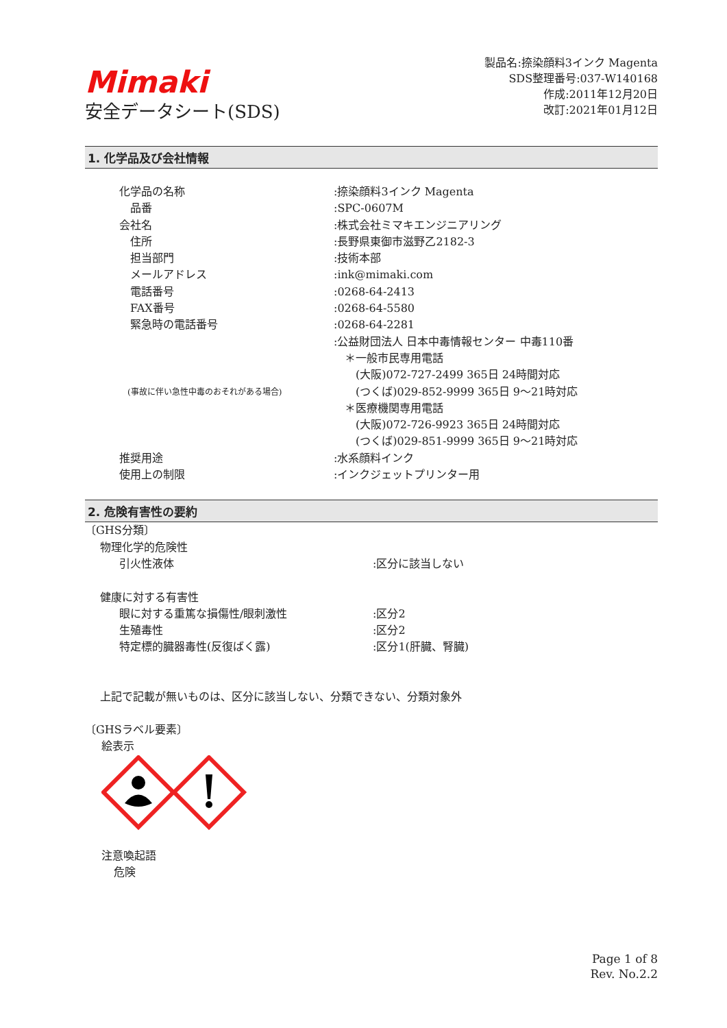Mimaki
安全データシート(SDS)
製品名:捺染顔料3インク Magenta
SDS整理番号:037-W140168
作成:2011年12月20日
改訂:2021年01月12日
1. 化学品及び会社情報
化学品の名称 :捺染顔料3インク Magenta
　品番 :SPC-0607M
会社名 :株式会社ミマキエンジニアリング
　住所 :長野県東御市滋野乙2182-3
　担当部門 :技術本部
　メールアドレス :ink@mimaki.com
　電話番号 :0268-64-2413
　FAX番号 :0268-64-5580
　緊急時の電話番号 :0268-64-2281
　(事故に伴い急性中毒のおそれがある場合)
:公益財団法人 日本中毒情報センター 中毒110番
　＊一般市民専用電話
　　(大阪)072-727-2499 365日 24時間対応
　　(つくば)029-852-9999 365日 9～21時対応
　＊医療機関専用電話
　　(大阪)072-726-9923 365日 24時間対応
　　(つくば)029-851-9999 365日 9～21時対応
推奨用途 :水系顔料インク
使用上の制限 :インクジェットプリンター用
2. 危険有害性の要約
〔GHS分類〕
物理化学的危険性
引火性液体 :区分に該当しない
健康に対する有害性
眼に対する重篤な損傷性/眼刺激性 :区分2
生殖毒性 :区分2
特定標的臓器毒性(反復ばく露) :区分1(肝臓、腎臓)
上記で記載が無いものは、区分に該当しない、分類できない、分類対象外
〔GHSラベル要素〕
絵表示
注意喚起語
危険
Page 1 of 8
Rev. No.2.2